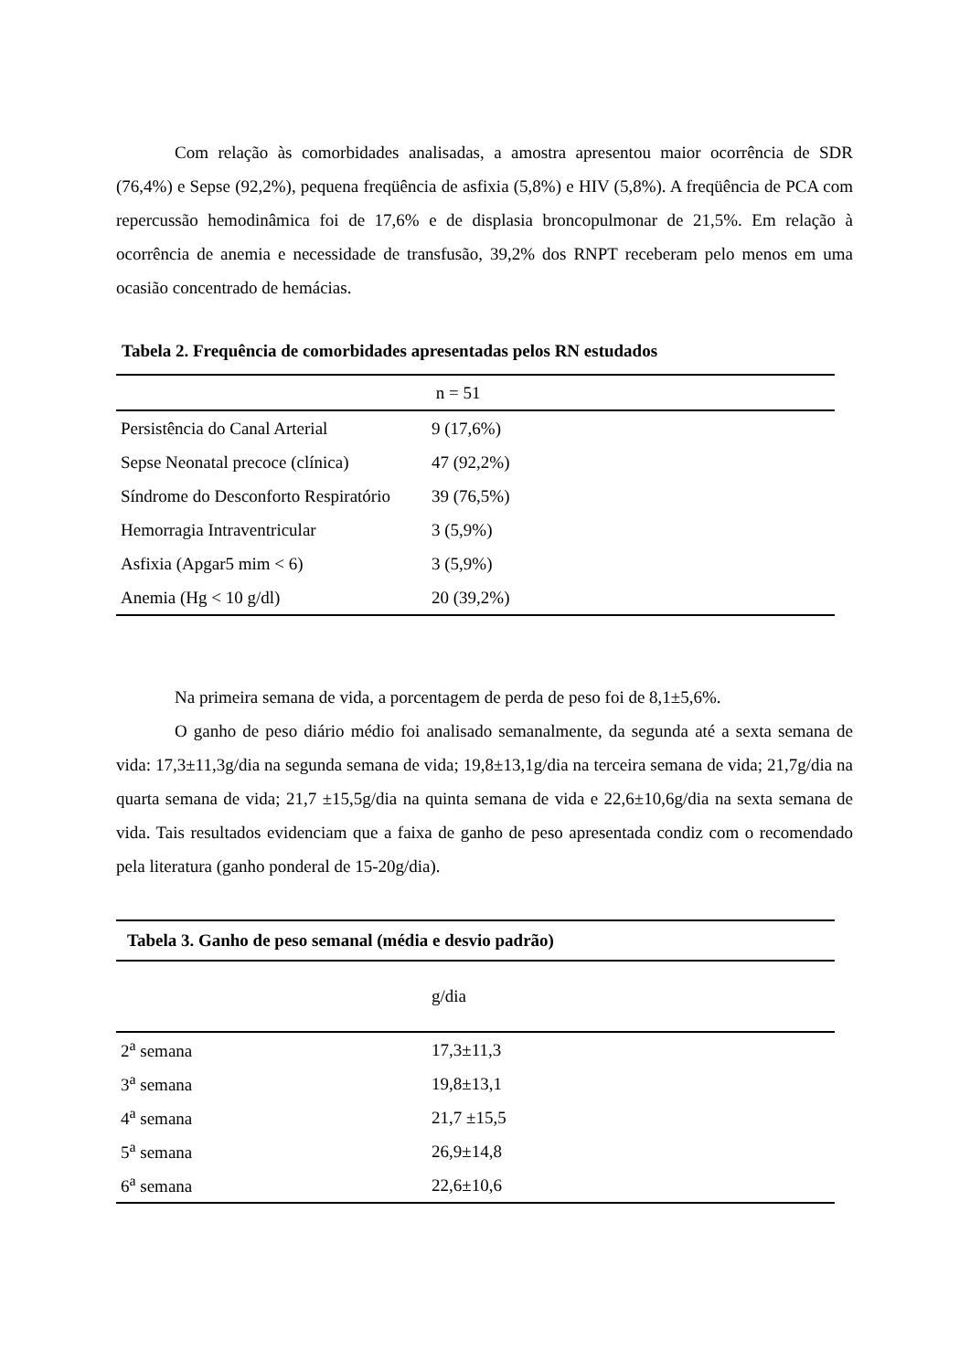Com relação às comorbidades analisadas, a amostra apresentou maior ocorrência de SDR (76,4%) e Sepse (92,2%), pequena freqüência de asfixia (5,8%) e HIV (5,8%). A freqüência de PCA com repercussão hemodinâmica foi de 17,6% e de displasia broncopulmonar de 21,5%. Em relação à ocorrência de anemia e necessidade de transfusão, 39,2% dos RNPT receberam pelo menos em uma ocasião concentrado de hemácias.
Tabela 2. Frequência de comorbidades apresentadas pelos RN estudados
| | n = 51 |
| Persistência do Canal Arterial | 9 (17,6%) |
| Sepse Neonatal precoce (clínica) | 47 (92,2%) |
| Síndrome do Desconforto Respiratório | 39 (76,5%) |
| Hemorragia Intraventricular | 3 (5,9%) |
| Asfixia (Apgar5 mim < 6) | 3 (5,9%) |
| Anemia (Hg < 10 g/dl) | 20 (39,2%) |
Na primeira semana de vida, a porcentagem de perda de peso foi de 8,1±5,6%.
O ganho de peso diário médio foi analisado semanalmente, da segunda até a sexta semana de vida: 17,3±11,3g/dia na segunda semana de vida; 19,8±13,1g/dia na terceira semana de vida; 21,7g/dia na quarta semana de vida; 21,7 ±15,5g/dia na quinta semana de vida e 22,6±10,6g/dia na sexta semana de vida. Tais resultados evidenciam que a faixa de ganho de peso apresentada condiz com o recomendado pela literatura (ganho ponderal de 15-20g/dia).
| Tabela 3. Ganho de peso semanal (média e desvio padrão) | |
| | g/dia |
| 2<sup>a</sup> semana | 17,3±11,3 |
| 3<sup>a</sup> semana | 19,8±13,1 |
| 4<sup>a</sup> semana | 21,7 ±15,5 |
| 5<sup>a</sup> semana | 26,9±14,8 |
| 6<sup>a</sup> semana | 22,6±10,6 |